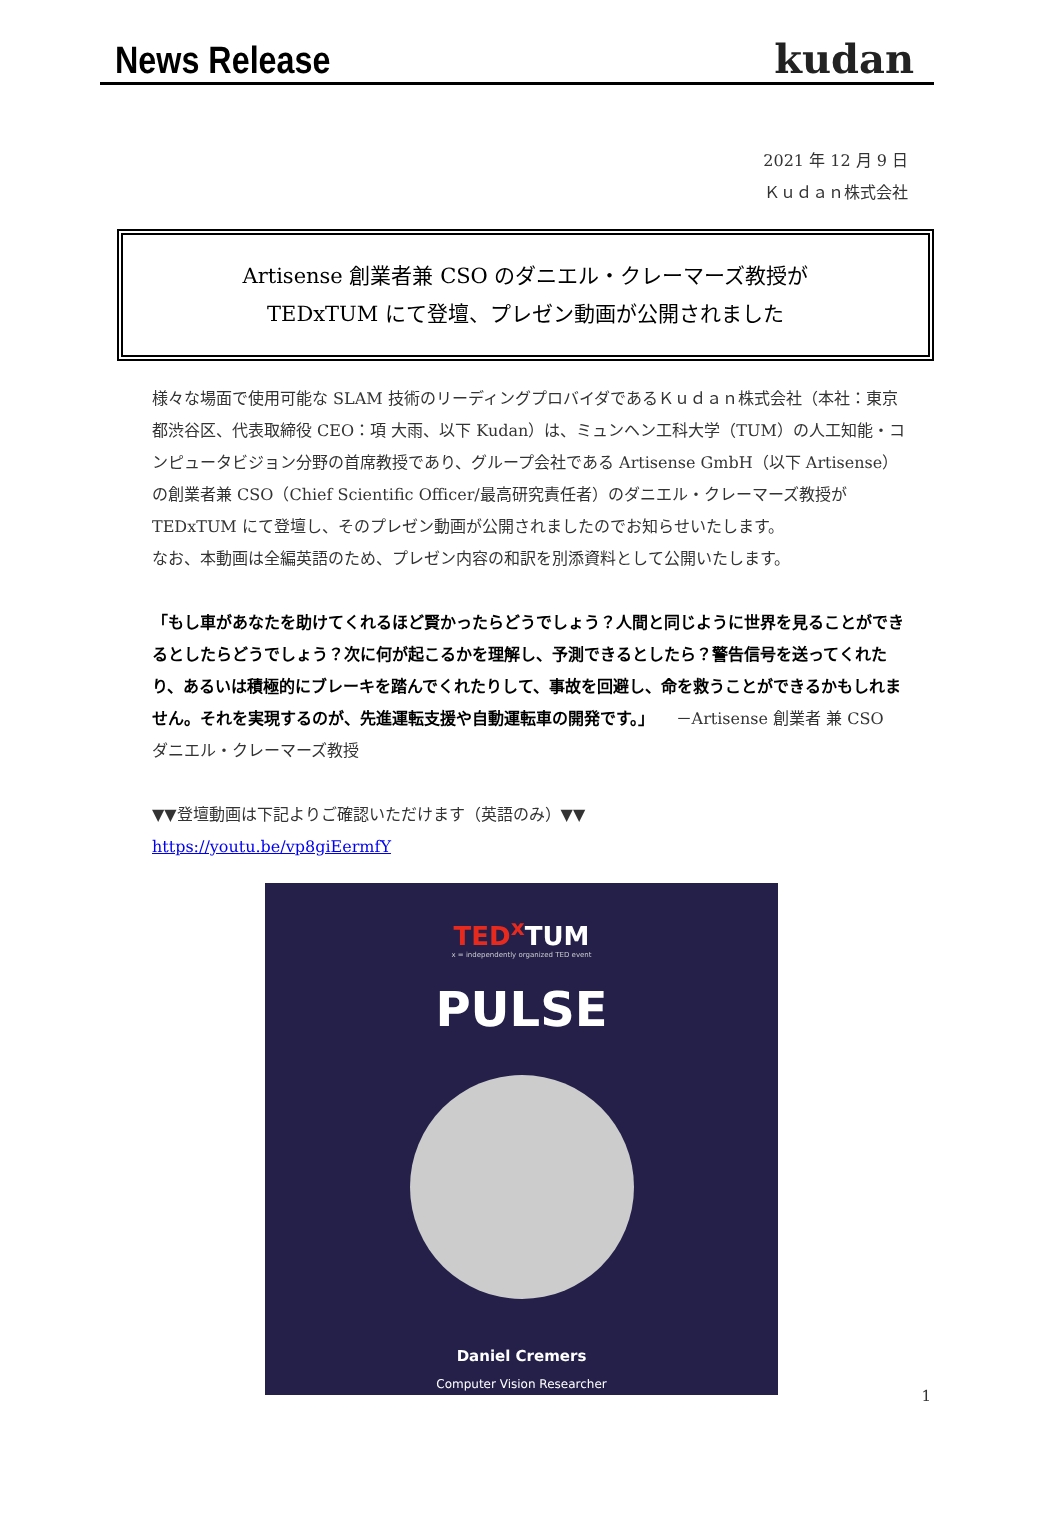News Release
kudan
2021 年 12 月 9 日
Ｋｕｄａｎ株式会社
Artisense 創業者兼 CSO のダニエル・クレーマーズ教授が
TEDxTUM にて登壇、プレゼン動画が公開されました
様々な場面で使用可能な SLAM 技術のリーディングプロバイダであるＫｕｄａｎ株式会社（本社：東京都渋谷区、代表取締役 CEO：項 大雨、以下 Kudan）は、ミュンヘン工科大学（TUM）の人工知能・コンピュータビジョン分野の首席教授であり、グループ会社である Artisense GmbH（以下 Artisense）の創業者兼 CSO（Chief Scientific Officer/最高研究責任者）のダニエル・クレーマーズ教授が TEDxTUM にて登壇し、そのプレゼン動画が公開されましたのでお知らせいたします。
なお、本動画は全編英語のため、プレゼン内容の和訳を別添資料として公開いたします。
「もし車があなたを助けてくれるほど賢かったらどうでしょう？人間と同じように世界を見ることができるとしたらどうでしょう？次に何が起こるかを理解し、予測できるとしたら？警告信号を送ってくれたり、あるいは積極的にブレーキを踏んでくれたりして、事故を回避し、命を救うことができるかもしれません。それを実現するのが、先進運転支援や自動運転車の開発です。」 　－Artisense 創業者 兼 CSO　ダニエル・クレーマーズ教授
▼▼登壇動画は下記よりご確認いただけます（英語のみ）▼▼
https://youtu.be/vp8giEermfY
TED<sup>x</sup> TUM
x = independently organized TED event
PULSE
Daniel Cremers
Computer Vision Researcher
1